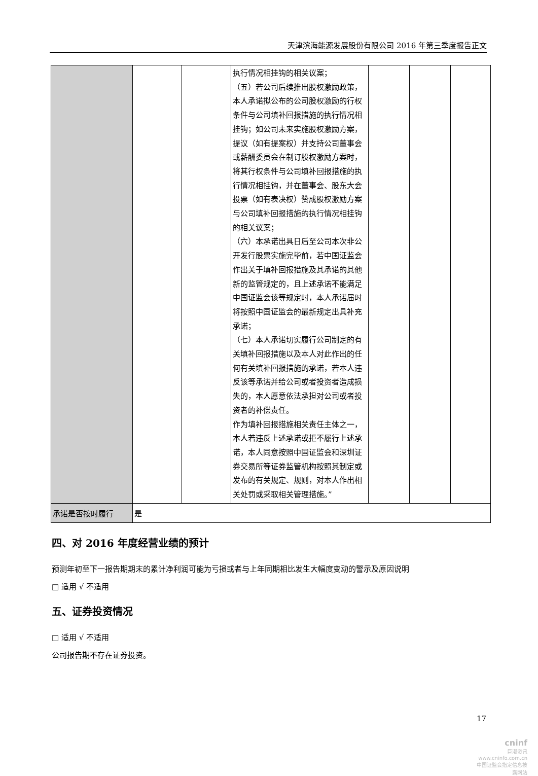天津滨海能源发展股份有限公司 2016 年第三季度报告正文
| | | | 执行情况相挂钩的相关议案； （五）若公司后续推出股权激励政策，本人承诺拟公布的公司股权激励的行权条件与公司填补回报措施的执行情况相挂钩；如公司未来实施股权激励方案，提议（如有提案权）并支持公司董事会或薪酬委员会在制订股权激励方案时，将其行权条件与公司填补回报措施的执行情况相挂钩，并在董事会、股东大会投票（如有表决权）赞成股权激励方案与公司填补回报措施的执行情况相挂钩的相关议案； （六）本承诺出具日后至公司本次非公开发行股票实施完毕前，若中国证监会作出关于填补回报措施及其承诺的其他新的监管规定的，且上述承诺不能满足中国证监会该等规定时，本人承诺届时将按照中国证监会的最新规定出具补充承诺； （七）本人承诺切实履行公司制定的有关填补回报措施以及本人对此作出的任何有关填补回报措施的承诺，若本人违反该等承诺并给公司或者投资者造成损失的，本人愿意依法承担对公司或者投资者的补偿责任。 作为填补回报措施相关责任主体之一，本人若违反上述承诺或拒不履行上述承诺，本人同意按照中国证监会和深圳证券交易所等证券监管机构按照其制定或发布的有关规定、规则，对本人作出相关处罚或采取相关管理措施。” | | | |
| 承诺是否按时履行 | 是 | | | | | |
四、对 2016 年度经营业绩的预计
预测年初至下一报告期期末的累计净利润可能为亏损或者与上年同期相比发生大幅度变动的警示及原因说明
□ 适用 √ 不适用
五、证券投资情况
□ 适用 √ 不适用
公司报告期不存在证券投资。
17
cninf
巨潮资讯
www.cninfo.com.cn
中国证监会指定信息披露网站